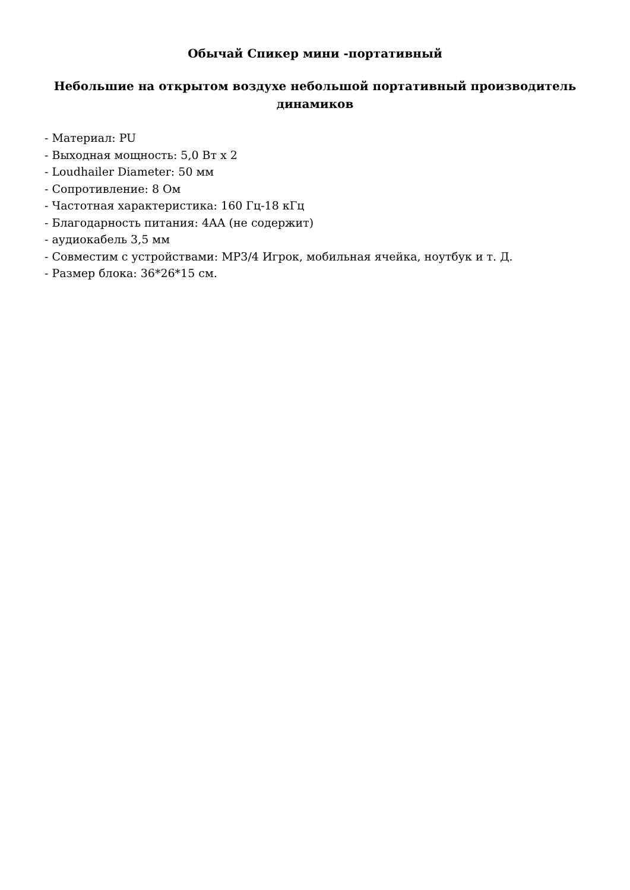Обычай Спикер мини -портативный
Небольшие на открытом воздухе небольшой портативный производитель динамиков
- Материал: PU
- Выходная мощность: 5,0 Вт x 2
- Loudhailer Diameter: 50 мм
- Сопротивление: 8 Ом
- Частотная характеристика: 160 Гц-18 кГц
- Благодарность питания: 4AA (не содержит)
- аудиокабель 3,5 мм
- Совместим с устройствами: MP3/4 Игрок, мобильная ячейка, ноутбук и т. Д.
- Размер блока: 36*26*15 см.